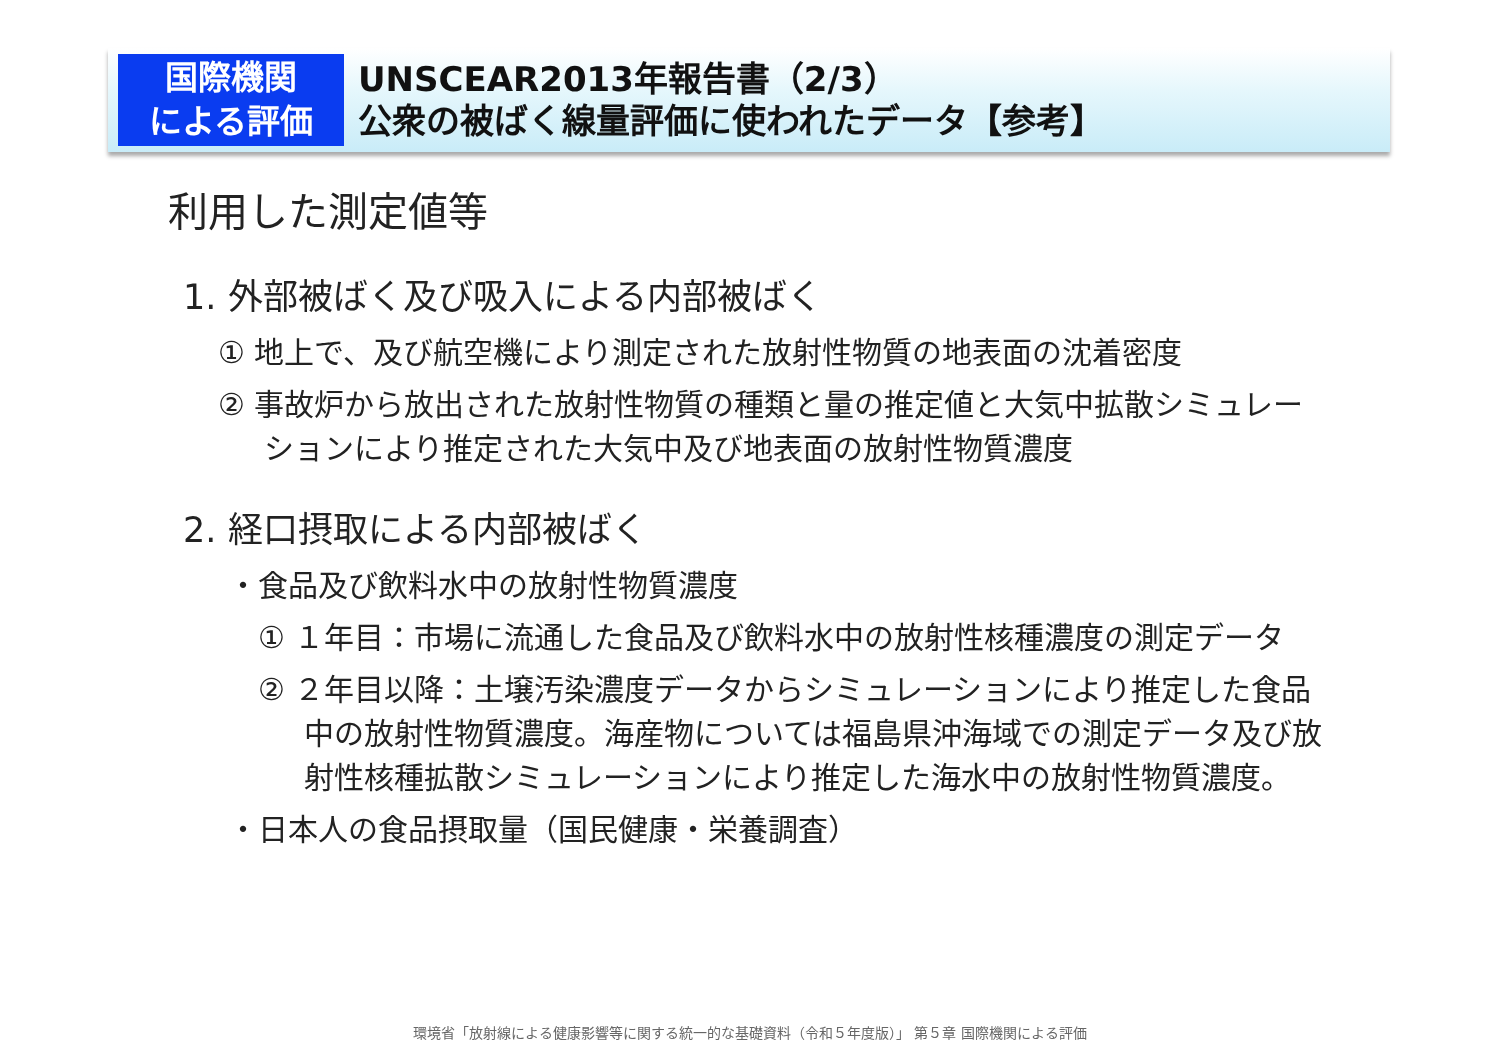国際機関
による評価
UNSCEAR2013年報告書（2/3）
公衆の被ばく線量評価に使われたデータ【参考】
利用した測定値等
1. 外部被ばく及び吸入による内部被ばく
① 地上で、及び航空機により測定された放射性物質の地表面の沈着密度
② 事故炉から放出された放射性物質の種類と量の推定値と大気中拡散シミュレーションにより推定された大気中及び地表面の放射性物質濃度
2. 経口摂取による内部被ばく
・食品及び飲料水中の放射性物質濃度
① １年目：市場に流通した食品及び飲料水中の放射性核種濃度の測定データ
② ２年目以降：土壌汚染濃度データからシミュレーションにより推定した食品中の放射性物質濃度。海産物については福島県沖海域での測定データ及び放射性核種拡散シミュレーションにより推定した海水中の放射性物質濃度。
・日本人の食品摂取量（国民健康・栄養調査）
環境省「放射線による健康影響等に関する統一的な基礎資料（令和５年度版）」 第５章 国際機関による評価